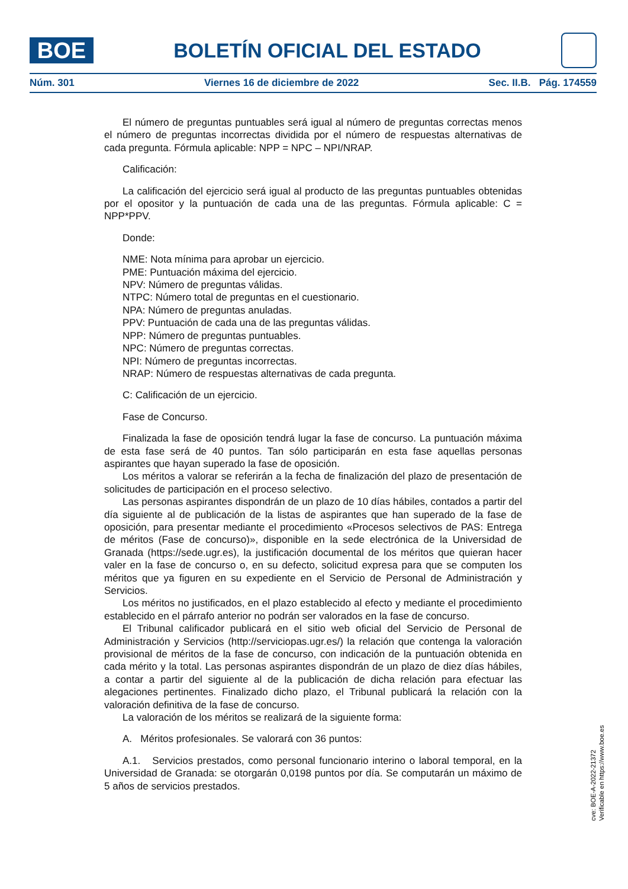BOE
BOLETÍN OFICIAL DEL ESTADO
Núm. 301 Viernes 16 de diciembre de 2022 Sec. II.B. Pág. 174559
El número de preguntas puntuables será igual al número de preguntas correctas menos el número de preguntas incorrectas dividida por el número de respuestas alternativas de cada pregunta. Fórmula aplicable: NPP = NPC – NPI/NRAP.
Calificación:
La calificación del ejercicio será igual al producto de las preguntas puntuables obtenidas por el opositor y la puntuación de cada una de las preguntas. Fórmula aplicable: C = NPP*PPV.
Donde:
NME: Nota mínima para aprobar un ejercicio.
PME: Puntuación máxima del ejercicio.
NPV: Número de preguntas válidas.
NTPC: Número total de preguntas en el cuestionario.
NPA: Número de preguntas anuladas.
PPV: Puntuación de cada una de las preguntas válidas.
NPP: Número de preguntas puntuables.
NPC: Número de preguntas correctas.
NPI: Número de preguntas incorrectas.
NRAP: Número de respuestas alternativas de cada pregunta.
C: Calificación de un ejercicio.
Fase de Concurso.
Finalizada la fase de oposición tendrá lugar la fase de concurso. La puntuación máxima de esta fase será de 40 puntos. Tan sólo participarán en esta fase aquellas personas aspirantes que hayan superado la fase de oposición.
Los méritos a valorar se referirán a la fecha de finalización del plazo de presentación de solicitudes de participación en el proceso selectivo.
Las personas aspirantes dispondrán de un plazo de 10 días hábiles, contados a partir del día siguiente al de publicación de la listas de aspirantes que han superado de la fase de oposición, para presentar mediante el procedimiento «Procesos selectivos de PAS: Entrega de méritos (Fase de concurso)», disponible en la sede electrónica de la Universidad de Granada (https://sede.ugr.es), la justificación documental de los méritos que quieran hacer valer en la fase de concurso o, en su defecto, solicitud expresa para que se computen los méritos que ya figuren en su expediente en el Servicio de Personal de Administración y Servicios.
Los méritos no justificados, en el plazo establecido al efecto y mediante el procedimiento establecido en el párrafo anterior no podrán ser valorados en la fase de concurso.
El Tribunal calificador publicará en el sitio web oficial del Servicio de Personal de Administración y Servicios (http://serviciopas.ugr.es/) la relación que contenga la valoración provisional de méritos de la fase de concurso, con indicación de la puntuación obtenida en cada mérito y la total. Las personas aspirantes dispondrán de un plazo de diez días hábiles, a contar a partir del siguiente al de la publicación de dicha relación para efectuar las alegaciones pertinentes. Finalizado dicho plazo, el Tribunal publicará la relación con la valoración definitiva de la fase de concurso.
La valoración de los méritos se realizará de la siguiente forma:
A. Méritos profesionales. Se valorará con 36 puntos:
A.1. Servicios prestados, como personal funcionario interino o laboral temporal, en la Universidad de Granada: se otorgarán 0,0198 puntos por día. Se computarán un máximo de 5 años de servicios prestados.
cve: BOE-A-2022-21372
Verificable en https://www.boe.es